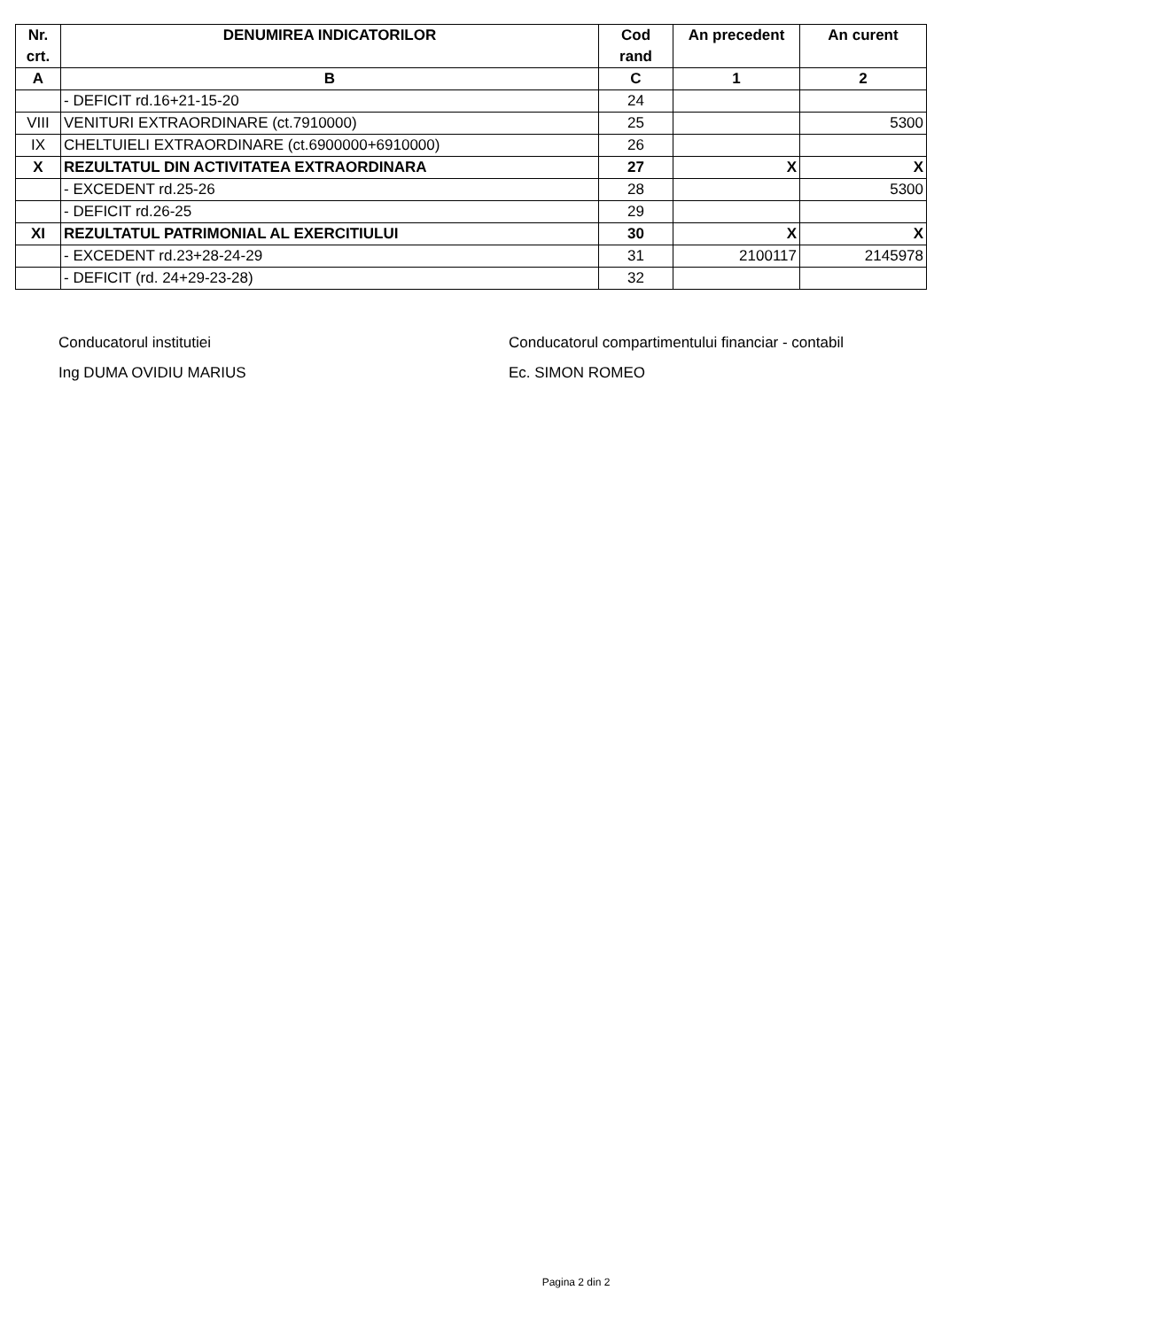| Nr. crt. | DENUMIREA INDICATORILOR | Cod rand | An precedent | An curent |
| --- | --- | --- | --- | --- |
| A | B | C | 1 | 2 |
| | - DEFICIT rd.16+21-15-20 | 24 | | |
| VIII | VENITURI EXTRAORDINARE (ct.7910000) | 25 | | 5300 |
| IX | CHELTUIELI EXTRAORDINARE (ct.6900000+6910000) | 26 | | |
| X | REZULTATUL DIN ACTIVITATEA EXTRAORDINARA | 27 | X | X |
| | - EXCEDENT rd.25-26 | 28 | | 5300 |
| | - DEFICIT rd.26-25 | 29 | | |
| XI | REZULTATUL PATRIMONIAL AL EXERCITIULUI | 30 | X | X |
| | - EXCEDENT rd.23+28-24-29 | 31 | 2100117 | 2145978 |
| | - DEFICIT (rd. 24+29-23-28) | 32 | | |
Conducatorul institutiei
Ing DUMA OVIDIU MARIUS
Conducatorul compartimentului financiar - contabil
Ec. SIMON ROMEO
Pagina 2 din 2